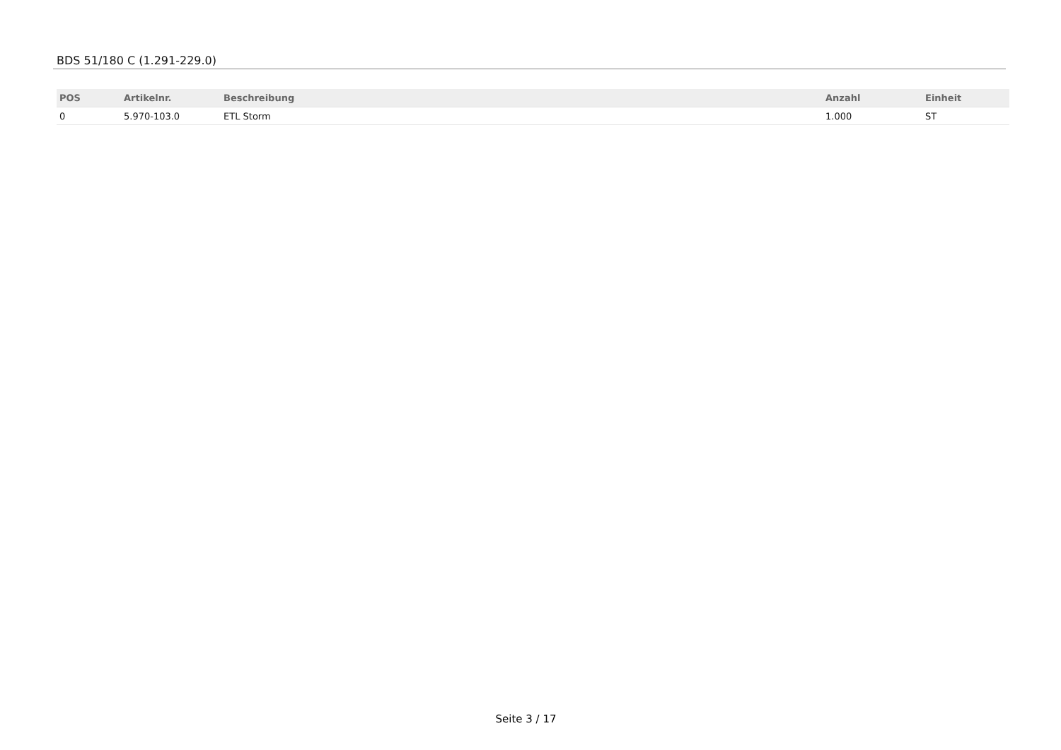BDS 51/180 C (1.291-229.0)
| POS | Artikelnr. | Beschreibung | Anzahl | Einheit |
| --- | --- | --- | --- | --- |
| 0 | 5.970-103.0 | ETL Storm | 1.000 | ST |
Seite 3 / 17